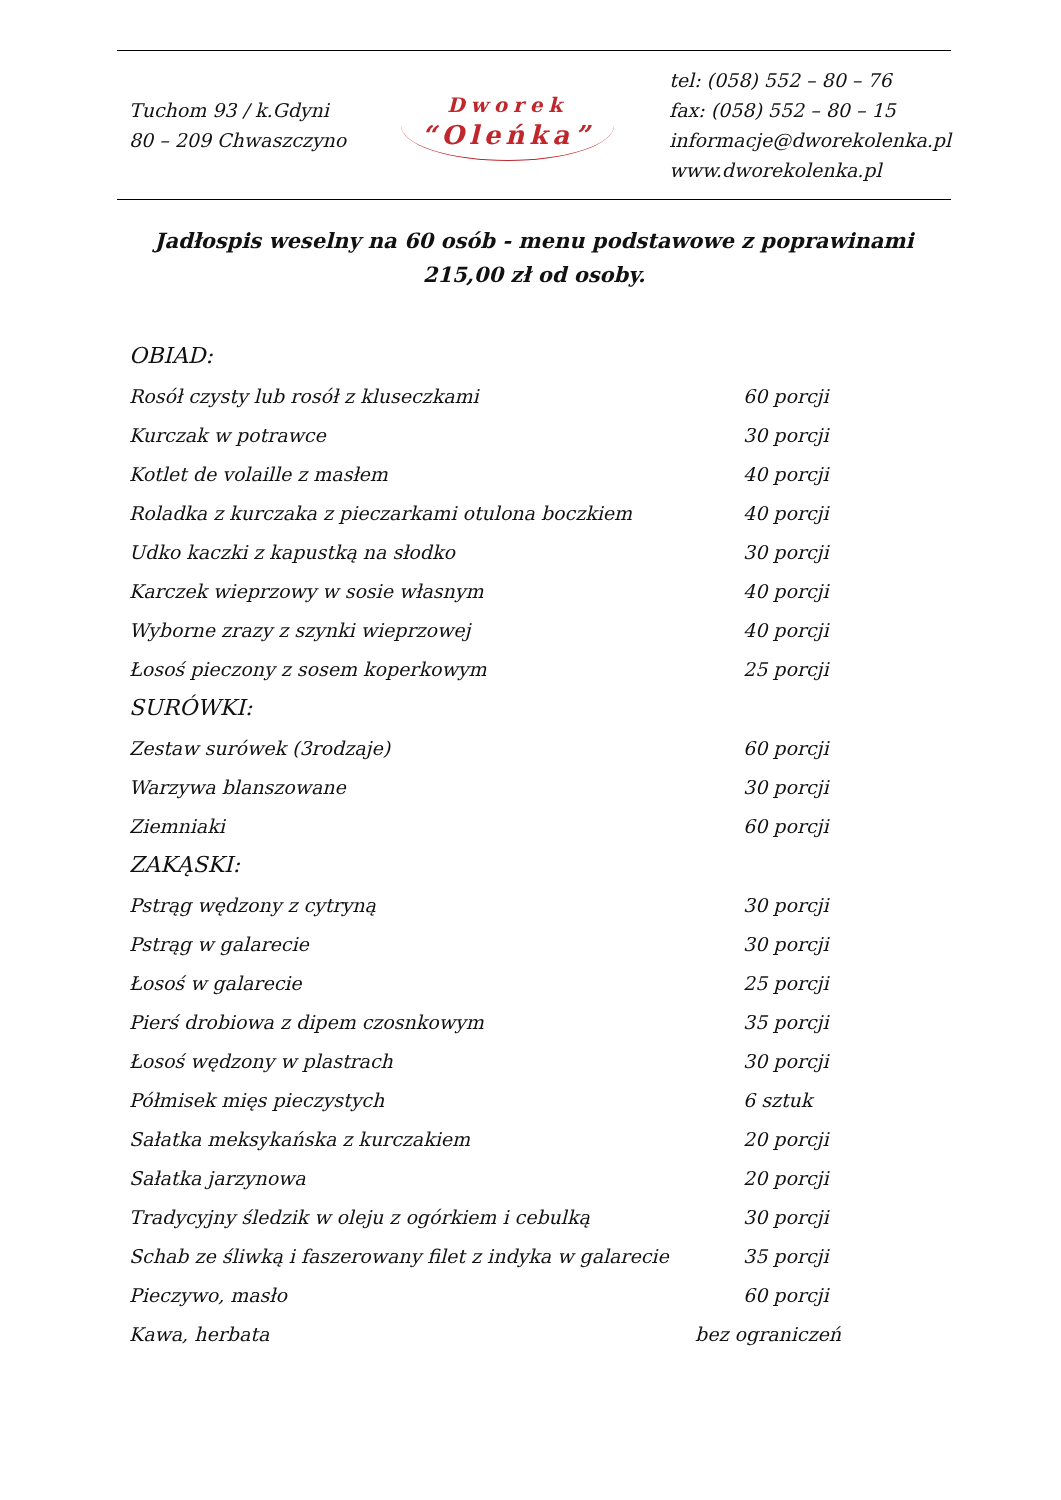Tuchom 93 / k.Gdyni
80 – 209 Chwaszczyno
Dworek
“Oleńka”
tel: (058) 552 – 80 – 76
fax: (058) 552 – 80 – 15
informacje@dworekolenka.pl
www.dworekolenka.pl
Jadłospis weselny na 60 osób - menu podstawowe z poprawinami
215,00 zł od osoby.
| OBIAD: | |
| Rosół czysty lub rosół z kluseczkami | 60 porcji |
| Kurczak w potrawce | 30 porcji |
| Kotlet de volaille z masłem | 40 porcji |
| Roladka z kurczaka z pieczarkami otulona boczkiem | 40 porcji |
| Udko kaczki z kapustką na słodko | 30 porcji |
| Karczek wieprzowy w sosie własnym | 40 porcji |
| Wyborne zrazy z szynki wieprzowej | 40 porcji |
| Łosoś pieczony z sosem koperkowym | 25 porcji |
| SURÓWKI: | |
| Zestaw surówek (3rodzaje) | 60 porcji |
| Warzywa blanszowane | 30 porcji |
| Ziemniaki | 60 porcji |
| ZAKĄSKI: | |
| Pstrąg wędzony z cytryną | 30 porcji |
| Pstrąg w galarecie | 30 porcji |
| Łosoś w galarecie | 25 porcji |
| Pierś drobiowa z dipem czosnkowym | 35 porcji |
| Łosoś wędzony w plastrach | 30 porcji |
| Półmisek mięs pieczystych | 6 sztuk |
| Sałatka meksykańska z kurczakiem | 20 porcji |
| Sałatka jarzynowa | 20 porcji |
| Tradycyjny śledzik w oleju z ogórkiem i cebulką | 30 porcji |
| Schab ze śliwką i faszerowany filet z indyka w galarecie | 35 porcji |
| Pieczywo, masło | 60 porcji |
| Kawa, herbata | bez ograniczeń |